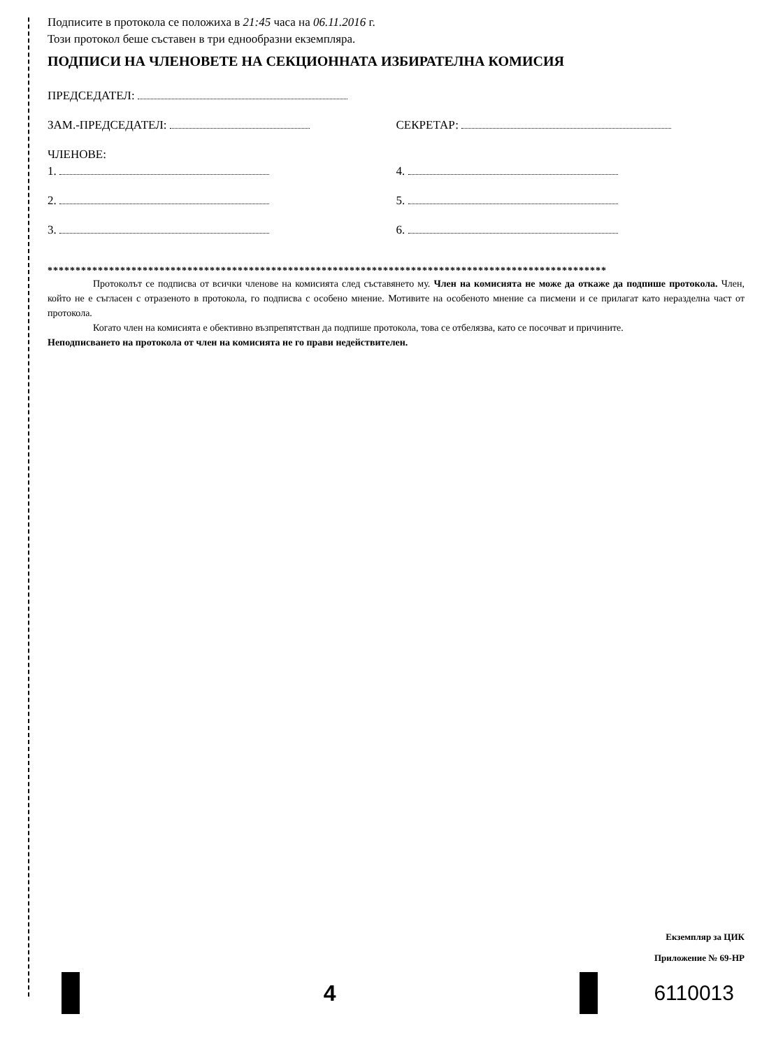Подписите в протокола се положиха в 21:45 часа на 06.11.2016 г.
Този протокол беше съставен в три еднообразни екземпляра.
ПОДПИСИ НА ЧЛЕНОВЕТЕ НА СЕКЦИОННАТА ИЗБИРАТЕЛНА КОМИСИЯ
ПРЕДСЕДАТЕЛ:
ЗАМ.-ПРЕДСЕДАТЕЛ: СЕКРЕТАР:
ЧЛЕНОВЕ:
1. 4.
2. 5.
3. 6.
****************************************************************************************************
Протоколът се подписва от всички членове на комисията след съставянето му. Член на комисията не може да откаже да подпише протокола. Член, който не е съгласен с отразеното в протокола, го подписва с особено мнение. Мотивите на особеното мнение са писмени и се прилагат като неразделна част от протокола.
Когато член на комисията е обективно възпрепятстван да подпише протокола, това се отбелязва, като се посочват и причините.
Неподписването на протокола от член на комисията не го прави недействителен.
Екземпляр за ЦИК
Приложение № 69-НР
4 6110013